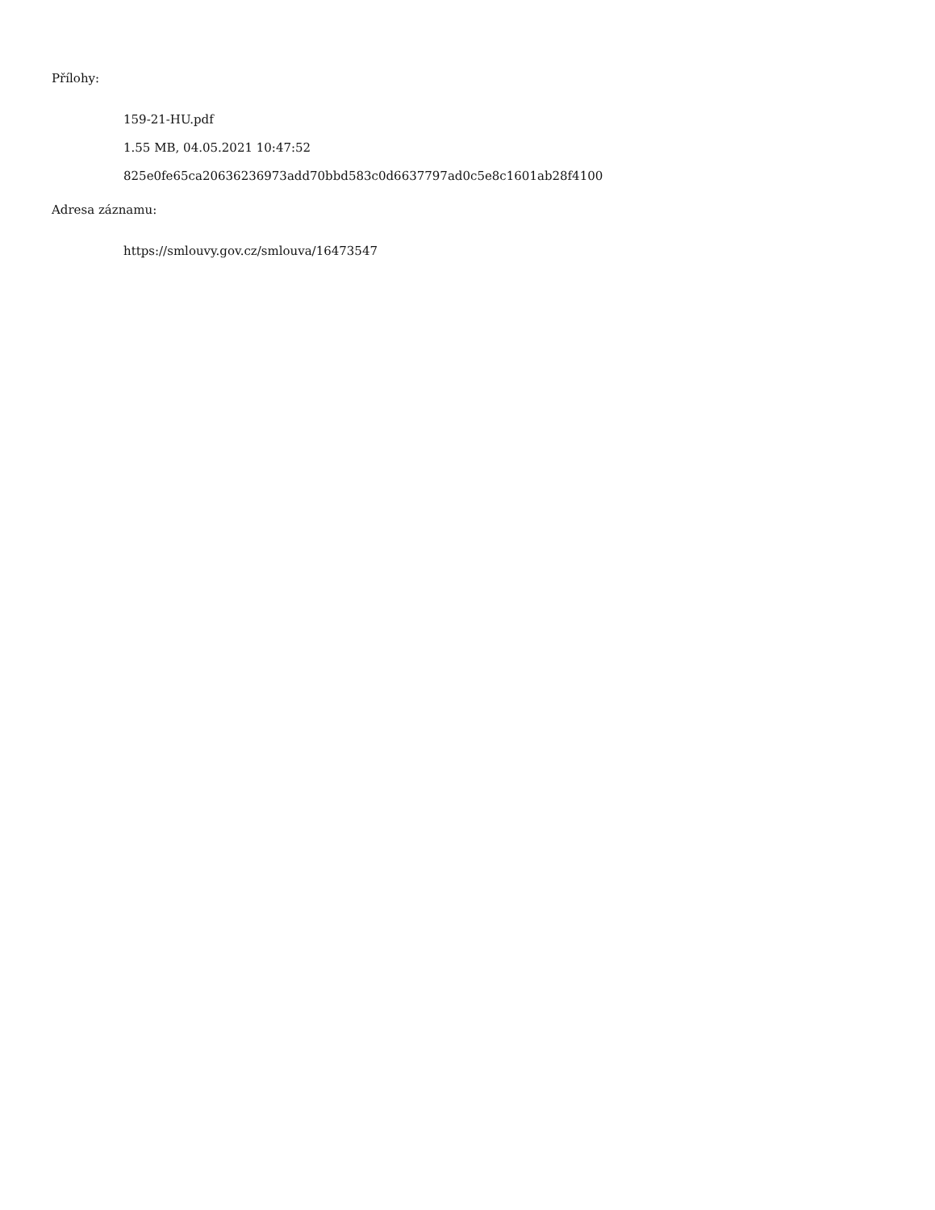Přílohy:
159-21-HU.pdf
1.55 MB, 04.05.2021 10:47:52
825e0fe65ca20636236973add70bbd583c0d6637797ad0c5e8c1601ab28f4100
Adresa záznamu:
https://smlouvy.gov.cz/smlouva/16473547